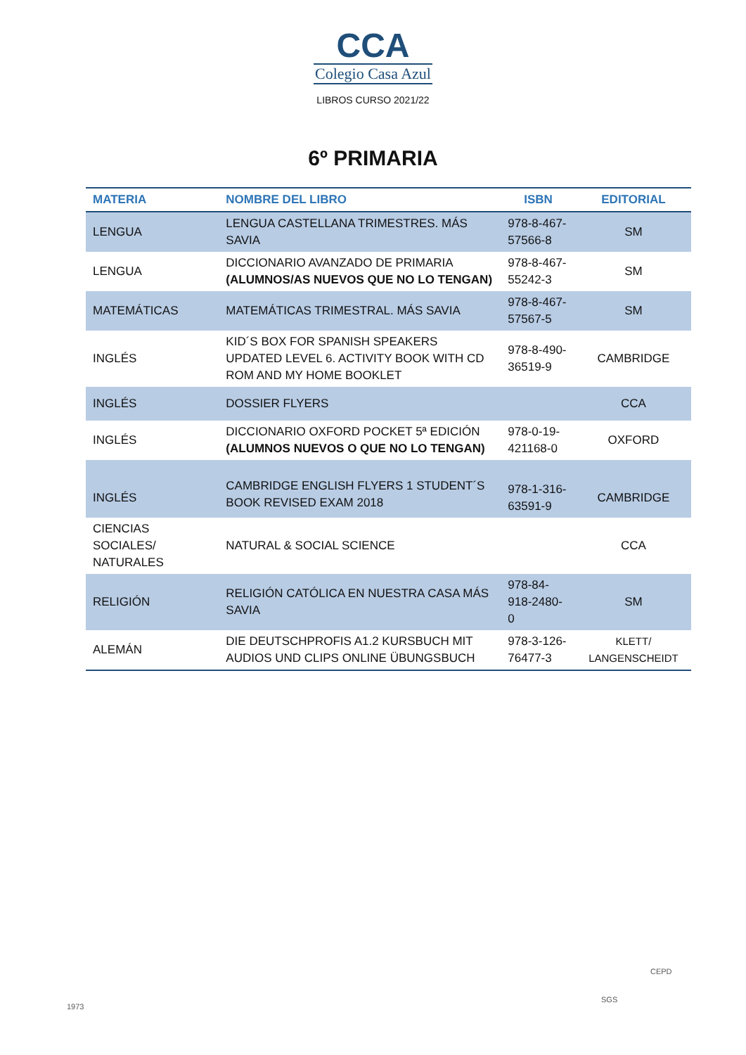CCA
Colegio Casa Azul
LIBROS CURSO 2021/22
6º PRIMARIA
| MATERIA | NOMBRE DEL LIBRO | ISBN | EDITORIAL |
| --- | --- | --- | --- |
| LENGUA | LENGUA CASTELLANA TRIMESTRES. MÁS SAVIA | 978-8-467-57566-8 | SM |
| LENGUA | DICCIONARIO AVANZADO DE PRIMARIA (ALUMNOS/AS NUEVOS QUE NO LO TENGAN) | 978-8-467-55242-3 | SM |
| MATEMÁTICAS | MATEMÁTICAS TRIMESTRAL. MÁS SAVIA | 978-8-467-57567-5 | SM |
| INGLÉS | KID´S BOX FOR SPANISH SPEAKERS UPDATED LEVEL 6. ACTIVITY BOOK WITH CD ROM AND MY HOME BOOKLET | 978-8-490-36519-9 | CAMBRIDGE |
| INGLÉS | DOSSIER FLYERS | | CCA |
| INGLÉS | DICCIONARIO OXFORD POCKET 5ª EDICIÓN (ALUMNOS NUEVOS O QUE NO LO TENGAN) | 978-0-19-421168-0 | OXFORD |
| INGLÉS | CAMBRIDGE ENGLISH FLYERS 1 STUDENT´S BOOK REVISED EXAM 2018 | 978-1-316-63591-9 | CAMBRIDGE |
| CIENCIAS SOCIALES/ NATURALES | NATURAL & SOCIAL SCIENCE | | CCA |
| RELIGIÓN | RELIGIÓN CATÓLICA EN NUESTRA CASA MÁS SAVIA | 978-84-918-2480-0 | SM |
| ALEMÁN | DIE DEUTSCHPROFIS A1.2 KURSBUCH MIT AUDIOS UND CLIPS ONLINE ÜBUNGSBUCH | 978-3-126-76477-3 | KLETT/ LANGENSCHEIDT |
1973
SGS
CEPD